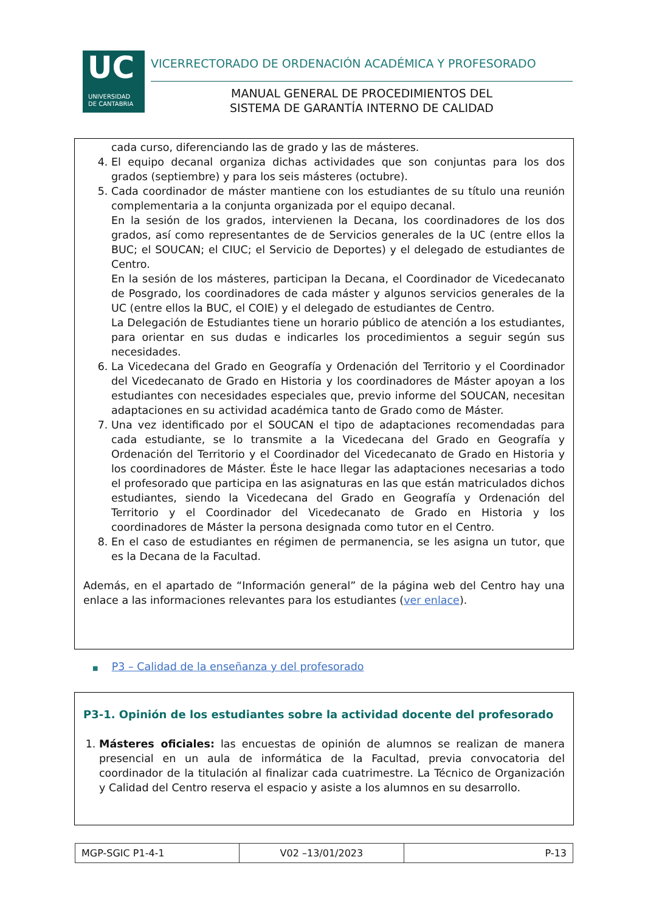UC
UNIVERSIDAD
DE CANTABRIA
VICERRECTORADO DE ORDENACIÓN ACADÉMICA Y PROFESORADO
MANUAL GENERAL DE PROCEDIMIENTOS DEL
SISTEMA DE GARANTÍA INTERNO DE CALIDAD
cada curso, diferenciando las de grado y las de másteres.
4. El equipo decanal organiza dichas actividades que son conjuntas para los dos grados (septiembre) y para los seis másteres (octubre).
5. Cada coordinador de máster mantiene con los estudiantes de su título una reunión complementaria a la conjunta organizada por el equipo decanal.
En la sesión de los grados, intervienen la Decana, los coordinadores de los dos grados, así como representantes de de Servicios generales de la UC (entre ellos la BUC; el SOUCAN; el CIUC; el Servicio de Deportes) y el delegado de estudiantes de Centro.
En la sesión de los másteres, participan la Decana, el Coordinador de Vicedecanato de Posgrado, los coordinadores de cada máster y algunos servicios generales de la UC (entre ellos la BUC, el COIE) y el delegado de estudiantes de Centro.
La Delegación de Estudiantes tiene un horario público de atención a los estudiantes, para orientar en sus dudas e indicarles los procedimientos a seguir según sus necesidades.
6. La Vicedecana del Grado en Geografía y Ordenación del Territorio y el Coordinador del Vicedecanato de Grado en Historia y los coordinadores de Máster apoyan a los estudiantes con necesidades especiales que, previo informe del SOUCAN, necesitan adaptaciones en su actividad académica tanto de Grado como de Máster.
7. Una vez identificado por el SOUCAN el tipo de adaptaciones recomendadas para cada estudiante, se lo transmite a la Vicedecana del Grado en Geografía y Ordenación del Territorio y el Coordinador del Vicedecanato de Grado en Historia y los coordinadores de Máster. Éste le hace llegar las adaptaciones necesarias a todo el profesorado que participa en las asignaturas en las que están matriculados dichos estudiantes, siendo la Vicedecana del Grado en Geografía y Ordenación del Territorio y el Coordinador del Vicedecanato de Grado en Historia y los coordinadores de Máster la persona designada como tutor en el Centro.
8. En el caso de estudiantes en régimen de permanencia, se les asigna un tutor, que es la Decana de la Facultad.
Además, en el apartado de “Información general” de la página web del Centro hay una enlace a las informaciones relevantes para los estudiantes (ver enlace).
■ P3 – Calidad de la enseñanza y del profesorado
P3-1. Opinión de los estudiantes sobre la actividad docente del profesorado
1. Másteres oficiales: las encuestas de opinión de alumnos se realizan de manera presencial en un aula de informática de la Facultad, previa convocatoria del coordinador de la titulación al finalizar cada cuatrimestre. La Técnico de Organización y Calidad del Centro reserva el espacio y asiste a los alumnos en su desarrollo.
| MGP-SGIC P1-4-1 | V02 –13/01/2023 | P-13 |